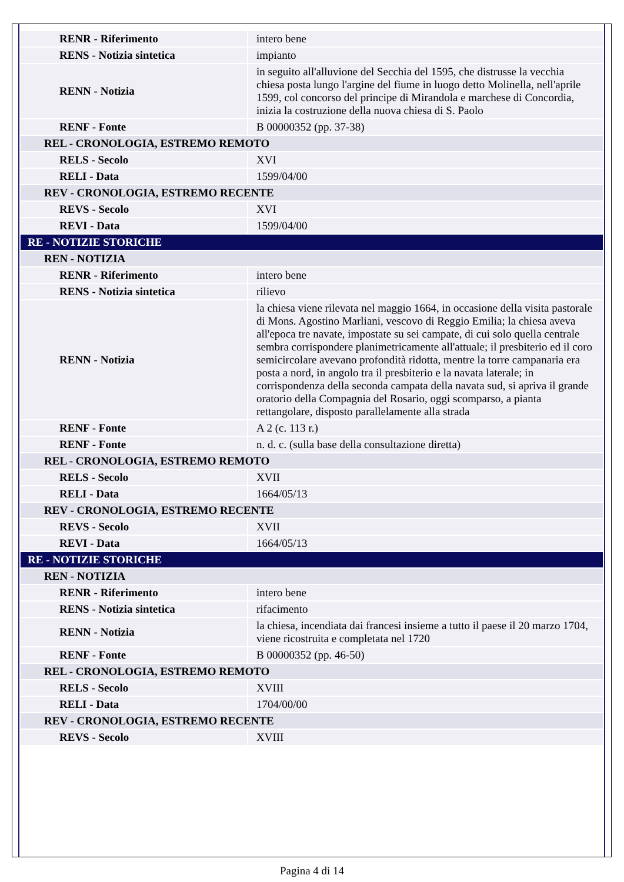| RENR - Riferimento | intero bene |
| RENS - Notizia sintetica | impianto |
| RENN - Notizia | in seguito all'alluvione del Secchia del 1595, che distrusse la vecchia chiesa posta lungo l'argine del fiume in luogo detto Molinella, nell'aprile 1599, col concorso del principe di Mirandola e marchese di Concordia, inizia la costruzione della nuova chiesa di S. Paolo |
| RENF - Fonte | B 00000352 (pp. 37-38) |
| REL - CRONOLOGIA, ESTREMO REMOTO | |
| RELS - Secolo | XVI |
| RELI - Data | 1599/04/00 |
| REV - CRONOLOGIA, ESTREMO RECENTE | |
| REVS - Secolo | XVI |
| REVI - Data | 1599/04/00 |
| RE - NOTIZIE STORICHE | |
| REN - NOTIZIA | |
| RENR - Riferimento | intero bene |
| RENS - Notizia sintetica | rilievo |
| RENN - Notizia | la chiesa viene rilevata nel maggio 1664, in occasione della visita pastorale di Mons. Agostino Marliani, vescovo di Reggio Emilia; la chiesa aveva all'epoca tre navate, impostate su sei campate, di cui solo quella centrale sembra corrispondere planimetricamente all'attuale; il presbiterio ed il coro semicircolare avevano profondità ridotta, mentre la torre campanaria era posta a nord, in angolo tra il presbiterio e la navata laterale; in corrispondenza della seconda campata della navata sud, si apriva il grande oratorio della Compagnia del Rosario, oggi scomparso, a pianta rettangolare, disposto parallelamente alla strada |
| RENF - Fonte | A 2 (c. 113 r.) |
| RENF - Fonte | n. d. c. (sulla base della consultazione diretta) |
| REL - CRONOLOGIA, ESTREMO REMOTO | |
| RELS - Secolo | XVII |
| RELI - Data | 1664/05/13 |
| REV - CRONOLOGIA, ESTREMO RECENTE | |
| REVS - Secolo | XVII |
| REVI - Data | 1664/05/13 |
| RE - NOTIZIE STORICHE | |
| REN - NOTIZIA | |
| RENR - Riferimento | intero bene |
| RENS - Notizia sintetica | rifacimento |
| RENN - Notizia | la chiesa, incendiata dai francesi insieme a tutto il paese il 20 marzo 1704, viene ricostruita e completata nel 1720 |
| RENF - Fonte | B 00000352 (pp. 46-50) |
| REL - CRONOLOGIA, ESTREMO REMOTO | |
| RELS - Secolo | XVIII |
| RELI - Data | 1704/00/00 |
| REV - CRONOLOGIA, ESTREMO RECENTE | |
| REVS - Secolo | XVIII |
Pagina 4 di 14